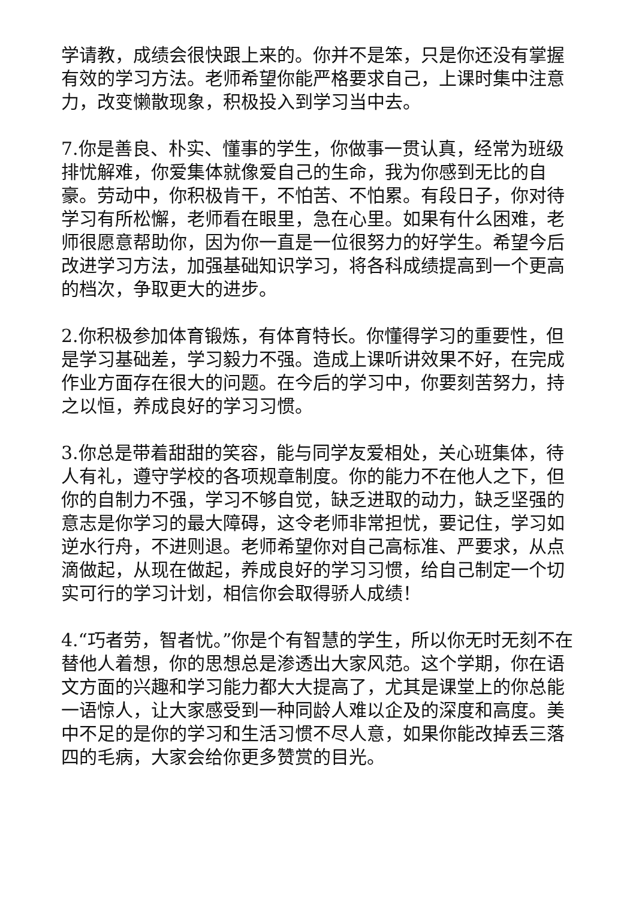学请教，成绩会很快跟上来的。你并不是笨，只是你还没有掌握有效的学习方法。老师希望你能严格要求自己，上课时集中注意力，改变懒散现象，积极投入到学习当中去。
7.你是善良、朴实、懂事的学生，你做事一贯认真，经常为班级排忧解难，你爱集体就像爱自己的生命，我为你感到无比的自豪。劳动中，你积极肯干，不怕苦、不怕累。有段日子，你对待学习有所松懈，老师看在眼里，急在心里。如果有什么困难，老师很愿意帮助你，因为你一直是一位很努力的好学生。希望今后改进学习方法，加强基础知识学习，将各科成绩提高到一个更高的档次，争取更大的进步。
2.你积极参加体育锻炼，有体育特长。你懂得学习的重要性，但是学习基础差，学习毅力不强。造成上课听讲效果不好，在完成作业方面存在很大的问题。在今后的学习中，你要刻苦努力，持之以恒，养成良好的学习习惯。
3.你总是带着甜甜的笑容，能与同学友爱相处，关心班集体，待人有礼，遵守学校的各项规章制度。你的能力不在他人之下，但你的自制力不强，学习不够自觉，缺乏进取的动力，缺乏坚强的意志是你学习的最大障碍，这令老师非常担忧，要记住，学习如逆水行舟，不进则退。老师希望你对自己高标准、严要求，从点滴做起，从现在做起，养成良好的学习习惯，给自己制定一个切实可行的学习计划，相信你会取得骄人成绩！
4.“巧者劳，智者忧。”你是个有智慧的学生，所以你无时无刻不在替他人着想，你的思想总是渗透出大家风范。这个学期，你在语文方面的兴趣和学习能力都大大提高了，尤其是课堂上的你总能一语惊人，让大家感受到一种同龄人难以企及的深度和高度。美中不足的是你的学习和生活习惯不尽人意，如果你能改掉丢三落四的毛病，大家会给你更多赞赏的目光。